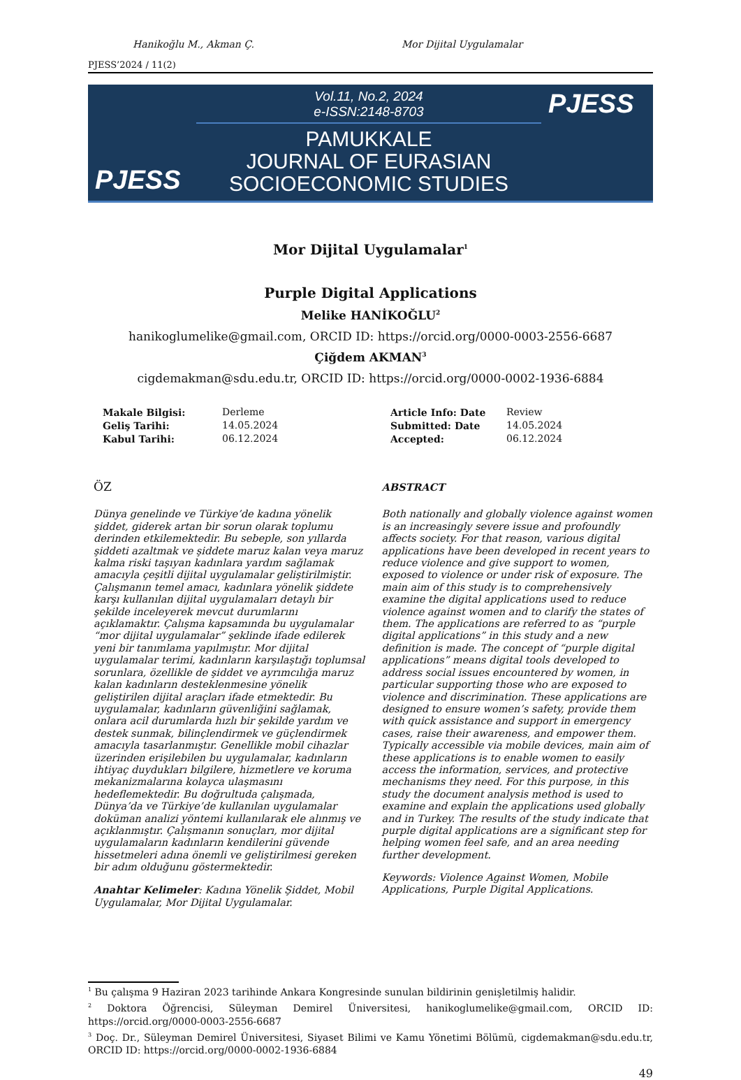Hanikoğlu M., Akman Ç. Mor Dijital Uygulamalar
PJESS’2024 / 11(2)
PJESS
Vol.11, No.2, 2024
e-ISSN:2148-8703
PAMUKKALE
JOURNAL OF EURASIAN
SOCIOECONOMIC STUDIES
PJESS
Mor Dijital Uygulamalar<sup>1</sup>
Purple Digital Applications
Melike HANİKOĞLU<sup>2</sup>
hanikoglumelike@gmail.com, ORCID ID: https://orcid.org/0000-0003-2556-6687
Çiğdem AKMAN<sup>3</sup>
cigdemakman@sdu.edu.tr, ORCID ID: https://orcid.org/0000-0002-1936-6884
| Makale Bilgisi: | Derleme | Article Info: Date | Review |
| Geliş Tarihi: | 14.05.2024 | Submitted: Date | 14.05.2024 |
| Kabul Tarihi: | 06.12.2024 | Accepted: | 06.12.2024 |
ÖZ
Dünya genelinde ve Türkiye’de kadına yönelik şiddet, giderek artan bir sorun olarak toplumu derinden etkilemektedir. Bu sebeple, son yıllarda şiddeti azaltmak ve şiddete maruz kalan veya maruz kalma riski taşıyan kadınlara yardım sağlamak amacıyla çeşitli dijital uygulamalar geliştirilmiştir. Çalışmanın temel amacı, kadınlara yönelik şiddete karşı kullanılan dijital uygulamaları detaylı bir şekilde inceleyerek mevcut durumlarını açıklamaktır. Çalışma kapsamında bu uygulamalar “mor dijital uygulamalar” şeklinde ifade edilerek yeni bir tanımlama yapılmıştır. Mor dijital uygulamalar terimi, kadınların karşılaştığı toplumsal sorunlara, özellikle de şiddet ve ayrımcılığa maruz kalan kadınların desteklenmesine yönelik geliştirilen dijital araçları ifade etmektedir. Bu uygulamalar, kadınların güvenliğini sağlamak, onlara acil durumlarda hızlı bir şekilde yardım ve destek sunmak, bilinçlendirmek ve güçlendirmek amacıyla tasarlanmıştır. Genellikle mobil cihazlar üzerinden erişilebilen bu uygulamalar, kadınların ihtiyaç duydukları bilgilere, hizmetlere ve koruma mekanizmalarına kolayca ulaşmasını hedeflemektedir. Bu doğrultuda çalışmada, Dünya’da ve Türkiye’de kullanılan uygulamalar doküman analizi yöntemi kullanılarak ele alınmış ve açıklanmıştır. Çalışmanın sonuçları, mor dijital uygulamaların kadınların kendilerini güvende hissetmeleri adına önemli ve geliştirilmesi gereken bir adım olduğunu göstermektedir.
Anahtar Kelimeler: Kadına Yönelik Şiddet, Mobil Uygulamalar, Mor Dijital Uygulamalar.
ABSTRACT
Both nationally and globally violence against women is an increasingly severe issue and profoundly affects society. For that reason, various digital applications have been developed in recent years to reduce violence and give support to women, exposed to violence or under risk of exposure. The main aim of this study is to comprehensively examine the digital applications used to reduce violence against women and to clarify the states of them. The applications are referred to as “purple digital applications” in this study and a new definition is made. The concept of “purple digital applications” means digital tools developed to address social issues encountered by women, in particular supporting those who are exposed to violence and discrimination. These applications are designed to ensure women’s safety, provide them with quick assistance and support in emergency cases, raise their awareness, and empower them. Typically accessible via mobile devices, main aim of these applications is to enable women to easily access the information, services, and protective mechanisms they need. For this purpose, in this study the document analysis method is used to examine and explain the applications used globally and in Turkey. The results of the study indicate that purple digital applications are a significant step for helping women feel safe, and an area needing further development.
Keywords: Violence Against Women, Mobile Applications, Purple Digital Applications.
<sup>1</sup> Bu çalışma 9 Haziran 2023 tarihinde Ankara Kongresinde sunulan bildirinin genişletilmiş halidir.
<sup>2</sup> Doktora Öğrencisi, Süleyman Demirel Üniversitesi, hanikoglumelike@gmail.com, ORCID ID: https://orcid.org/0000-0003-2556-6687
<sup>3</sup> Doç. Dr., Süleyman Demirel Üniversitesi, Siyaset Bilimi ve Kamu Yönetimi Bölümü, cigdemakman@sdu.edu.tr, ORCID ID: https://orcid.org/0000-0002-1936-6884
49